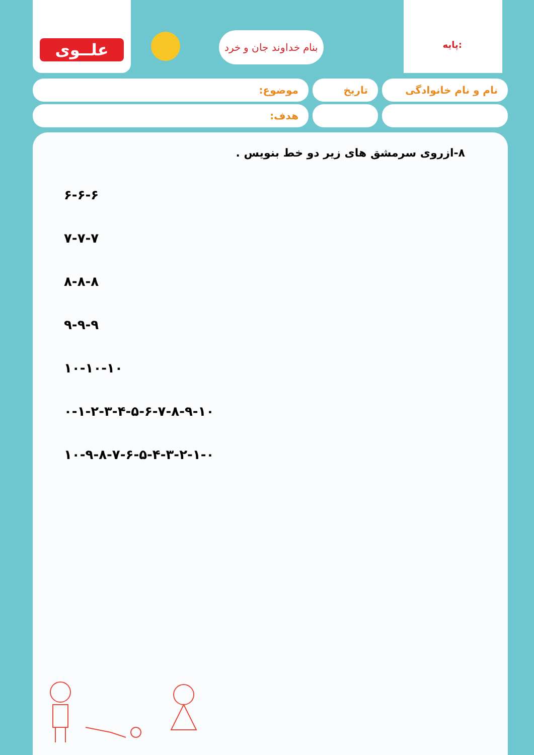علــوی
بنام خداوند جان و خرد
پایه:
نام و نام خانوادگی
تاریخ موضوع:
هدف:
۸-ازروی سرمشق های زیر دو خط بنویس .
۶-۶-۶
۷-۷-۷
۸-۸-۸
۹-۹-۹
۱۰-۱۰-۱۰
۰-۱-۲-۳-۴-۵-۶-۷-۸-۹-۱۰
۱۰-۹-۸-۷-۶-۵-۴-۳-۲-۱-۰